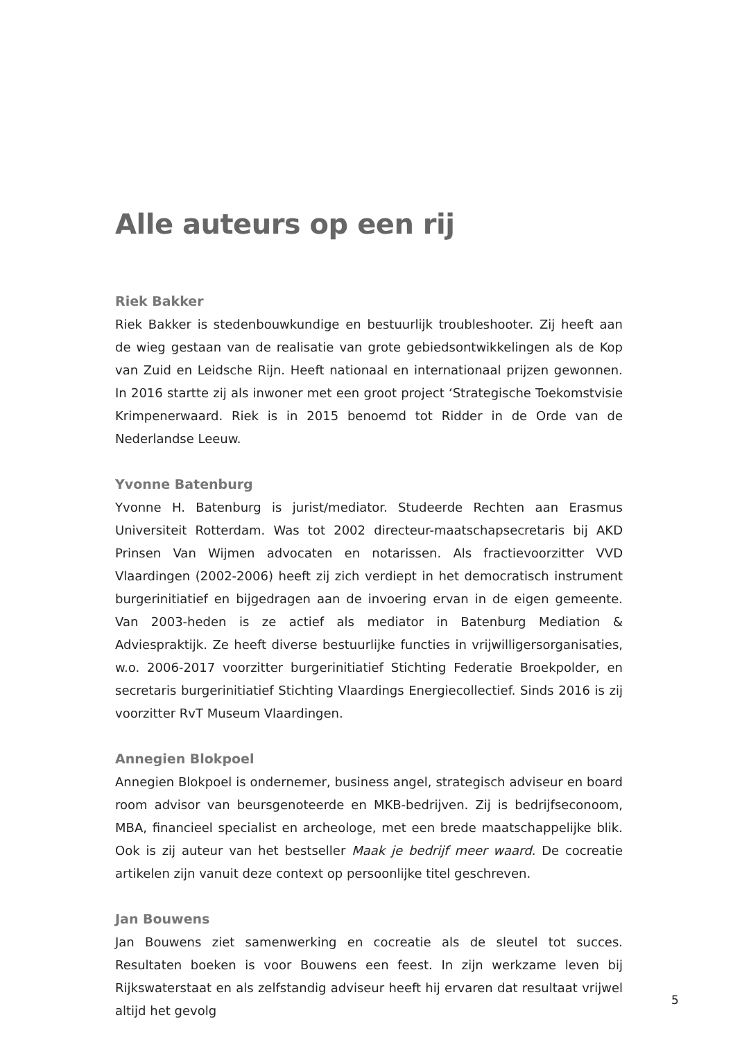Alle auteurs op een rij
Riek Bakker
Riek Bakker is stedenbouwkundige en bestuurlijk troubleshooter. Zij heeft aan de wieg gestaan van de realisatie van grote gebiedsontwikkelingen als de Kop van Zuid en Leidsche Rijn. Heeft nationaal en internationaal prijzen gewonnen. In 2016 startte zij als inwoner met een groot project ‘Strategische Toekomstvisie Krimpenerwaard. Riek is in 2015 benoemd tot Ridder in de Orde van de Nederlandse Leeuw.
Yvonne Batenburg
Yvonne H. Batenburg is jurist/mediator. Studeerde Rechten aan Erasmus Universiteit Rotterdam. Was tot 2002 directeur-maatschapsecretaris bij AKD Prinsen Van Wijmen advocaten en notarissen. Als fractievoorzitter VVD Vlaardingen (2002-2006) heeft zij zich verdiept in het democratisch instrument burgerinitiatief en bijgedragen aan de invoering ervan in de eigen gemeente. Van 2003-heden is ze actief als mediator in Batenburg Mediation & Adviespraktijk. Ze heeft diverse bestuurlijke functies in vrijwilligersorganisaties, w.o. 2006-2017 voorzitter burgerinitiatief Stichting Federatie Broekpolder, en secretaris burgerinitiatief Stichting Vlaardings Energiecollectief. Sinds 2016 is zij voorzitter RvT Museum Vlaardingen.
Annegien Blokpoel
Annegien Blokpoel is ondernemer, business angel, strategisch adviseur en board room advisor van beursgenoteerde en MKB-bedrijven. Zij is bedrijfseconoom, MBA, financieel specialist en archeologe, met een brede maatschappelijke blik. Ook is zij auteur van het bestseller Maak je bedrijf meer waard. De cocreatie artikelen zijn vanuit deze context op persoonlijke titel geschreven.
Jan Bouwens
Jan Bouwens ziet samenwerking en cocreatie als de sleutel tot succes. Resultaten boeken is voor Bouwens een feest. In zijn werkzame leven bij Rijkswaterstaat en als zelfstandig adviseur heeft hij ervaren dat resultaat vrijwel altijd het gevolg
5